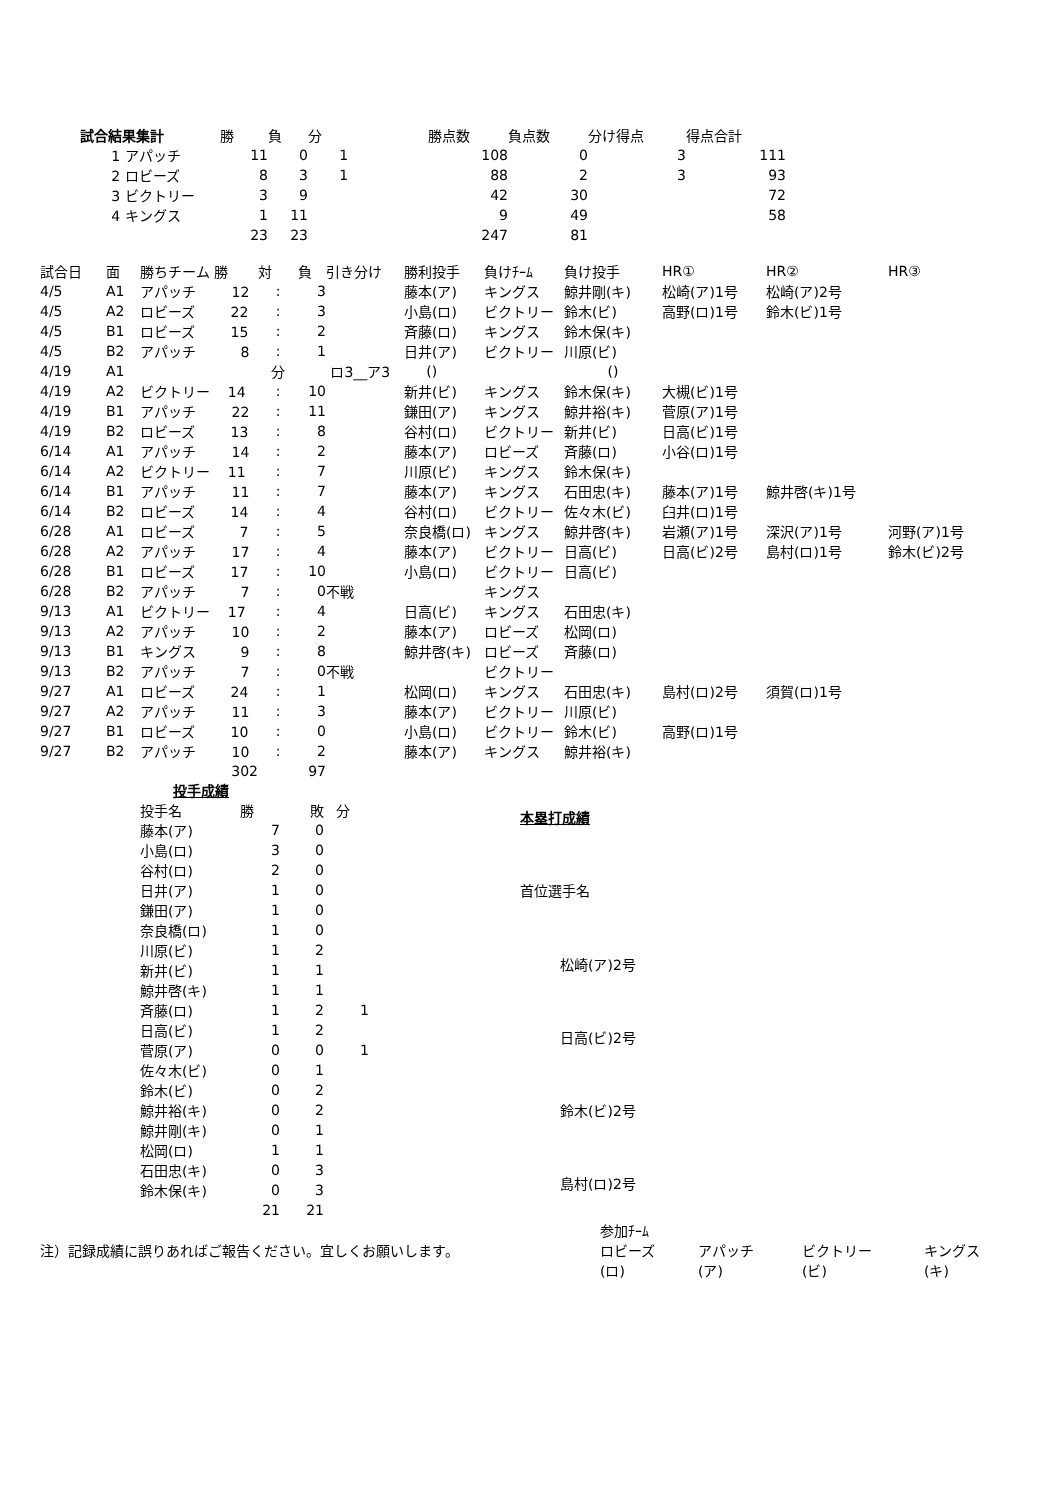| 試合結果集計 | 勝 | 負 | 分 | 勝点数 | 負点数 | 分け得点 | 得点合計 |
| --- | --- | --- | --- | --- | --- | --- | --- |
| 1 アパッチ | 11 | 0 | 1 | 108 | 0 | 3 | 111 |
| 2 ロビーズ | 8 | 3 | 1 | 88 | 2 | 3 | 93 |
| 3 ビクトリー | 3 | 9 | | 42 | 30 | | 72 |
| 4 キングス | 1 | 11 | | 9 | 49 | | 58 |
| | 23 | 23 | | 247 | 81 | | |
| 試合日 | 面 | 勝ちチーム 勝 | 対 | 負 | 引き分け | 勝利投手 | 負けﾁｰﾑ | 負け投手 | HR① | HR② | HR③ |
| --- | --- | --- | --- | --- | --- | --- | --- | --- | --- | --- | --- |
| 4/5 | A1 | アパッチ 12 | : | 3 | | 藤本(ア) | キングス | 鯨井剛(キ) | 松崎(ア)1号 | 松崎(ア)2号 | |
| 4/5 | A2 | ロビーズ 22 | : | 3 | | 小島(ロ) | ビクトリー | 鈴木(ビ) | 高野(ロ)1号 | 鈴木(ビ)1号 | |
| 4/5 | B1 | ロビーズ 15 | : | 2 | | 斉藤(ロ) | キングス | 鈴木保(キ) | | | |
| 4/5 | B2 | アパッチ 8 | : | 1 | | 日井(ア) | ビクトリー | 川原(ビ) | | | |
| 4/19 | A1 | | 分 | | ロ3__ア3 | () | | () | | | |
| 4/19 | A2 | ビクトリー 14 | : | 10 | | 新井(ビ) | キングス | 鈴木保(キ) | 大槻(ビ)1号 | | |
| 4/19 | B1 | アパッチ 22 | : | 11 | | 鎌田(ア) | キングス | 鯨井裕(キ) | 菅原(ア)1号 | | |
| 4/19 | B2 | ロビーズ 13 | : | 8 | | 谷村(ロ) | ビクトリー | 新井(ビ) | 日高(ビ)1号 | | |
| 6/14 | A1 | アパッチ 14 | : | 2 | | 藤本(ア) | ロビーズ | 斉藤(ロ) | 小谷(ロ)1号 | | |
| 6/14 | A2 | ビクトリー 11 | : | 7 | | 川原(ビ) | キングス | 鈴木保(キ) | | | |
| 6/14 | B1 | アパッチ 11 | : | 7 | | 藤本(ア) | キングス | 石田忠(キ) | 藤本(ア)1号 | 鯨井啓(キ)1号 | |
| 6/14 | B2 | ロビーズ 14 | : | 4 | | 谷村(ロ) | ビクトリー | 佐々木(ビ) | 臼井(ロ)1号 | | |
| 6/28 | A1 | ロビーズ 7 | : | 5 | | 奈良橋(ロ) | キングス | 鯨井啓(キ) | 岩瀬(ア)1号 | 深沢(ア)1号 | 河野(ア)1号 |
| 6/28 | A2 | アパッチ 17 | : | 4 | | 藤本(ア) | ビクトリー | 日高(ビ) | 日高(ビ)2号 | 島村(ロ)1号 | 鈴木(ビ)2号 |
| 6/28 | B1 | ロビーズ 17 | : | 10 | | 小島(ロ) | ビクトリー | 日高(ビ) | | | |
| 6/28 | B2 | アパッチ 7 | : | 0 | 不戦 | | キングス | | | | |
| 9/13 | A1 | ビクトリー 17 | : | 4 | | 日高(ビ) | キングス | 石田忠(キ) | | | |
| 9/13 | A2 | アパッチ 10 | : | 2 | | 藤本(ア) | ロビーズ | 松岡(ロ) | | | |
| 9/13 | B1 | キングス 9 | : | 8 | | 鯨井啓(キ) | ロビーズ | 斉藤(ロ) | | | |
| 9/13 | B2 | アパッチ 7 | : | 0 | 不戦 | | ビクトリー | | | | |
| 9/27 | A1 | ロビーズ 24 | : | 1 | | 松岡(ロ) | キングス | 石田忠(キ) | 島村(ロ)2号 | 須賀(ロ)1号 | |
| 9/27 | A2 | アパッチ 11 | : | 3 | | 藤本(ア) | ビクトリー | 川原(ビ) | | | |
| 9/27 | B1 | ロビーズ 10 | : | 0 | | 小島(ロ) | ビクトリー | 鈴木(ビ) | 高野(ロ)1号 | | |
| 9/27 | B2 | アパッチ 10 | : | 2 | | 藤本(ア) | キングス | 鯨井裕(キ) | | | |
| | | 302 | | 97 | | | | | | | |
| 投手成績 | | | |
| 投手名 | 勝 | 敗 | 分 |
| 藤本(ア) | 7 | 0 | |
| 小島(ロ) | 3 | 0 | |
| 谷村(ロ) | 2 | 0 | |
| 日井(ア) | 1 | 0 | |
| 鎌田(ア) | 1 | 0 | |
| 奈良橋(ロ) | 1 | 0 | |
| 川原(ビ) | 1 | 2 | |
| 新井(ビ) | 1 | 1 | |
| 鯨井啓(キ) | 1 | 1 | |
| 斉藤(ロ) | 1 | 2 | 1 |
| 日高(ビ) | 1 | 2 | |
| 菅原(ア) | 0 | 0 | 1 |
| 佐々木(ビ) | 0 | 1 | |
| 鈴木(ビ) | 0 | 2 | |
| 鯨井裕(キ) | 0 | 2 | |
| 鯨井剛(キ) | 0 | 1 | |
| 松岡(ロ) | 1 | 1 | |
| 石田忠(キ) | 0 | 3 | |
| 鈴木保(キ) | 0 | 3 | |
| | 21 | 21 | |
| 本塁打成績 |
| 首位選手名 |
| 松崎(ア)2号 |
| 日高(ビ)2号 |
| 鈴木(ビ)2号 |
| 島村(ロ)2号 |
注）記録成績に誤りあればご報告ください。宜しくお願いします。
| 参加ﾁｰﾑ | | | |
| ロビーズ | アパッチ | ビクトリー | キングス |
| (ロ) | (ア) | (ビ) | (キ) |